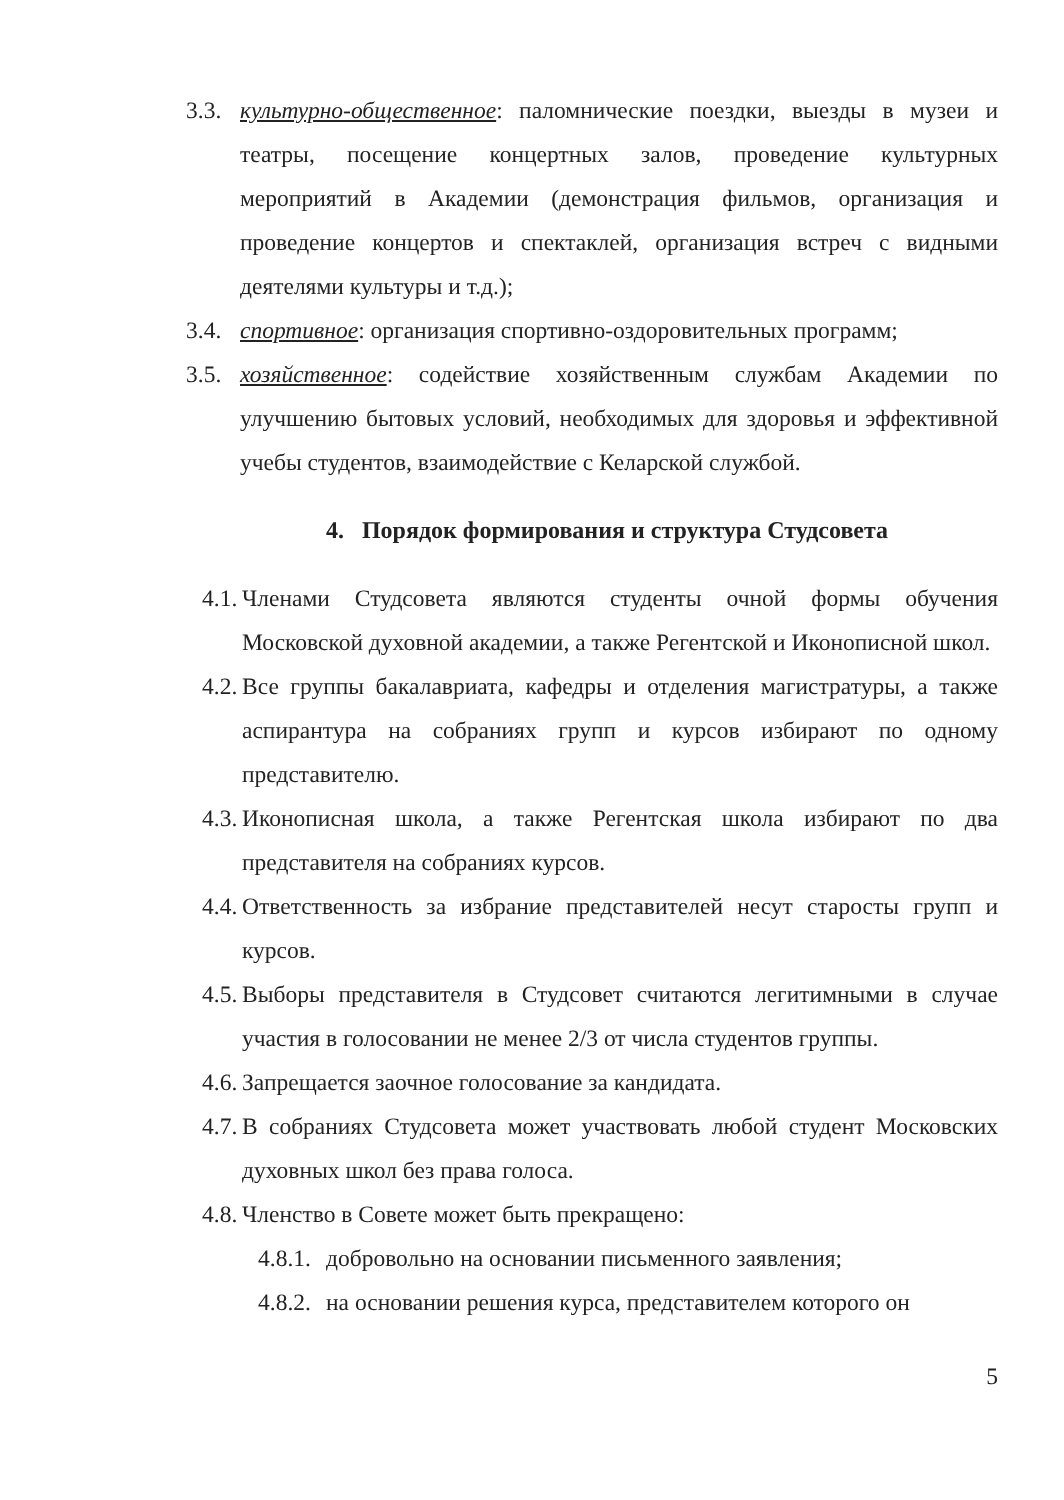3.3. культурно-общественное: паломнические поездки, выезды в музеи и театры, посещение концертных залов, проведение культурных мероприятий в Академии (демонстрация фильмов, организация и проведение концертов и спектаклей, организация встреч с видными деятелями культуры и т.д.);
3.4. спортивное: организация спортивно-оздоровительных программ;
3.5. хозяйственное: содействие хозяйственным службам Академии по улучшению бытовых условий, необходимых для здоровья и эффективной учебы студентов, взаимодействие с Келарской службой.
4. Порядок формирования и структура Студсовета
4.1. Членами Студсовета являются студенты очной формы обучения Московской духовной академии, а также Регентской и Иконописной школ.
4.2. Все группы бакалавриата, кафедры и отделения магистратуры, а также аспирантура на собраниях групп и курсов избирают по одному представителю.
4.3. Иконописная школа, а также Регентская школа избирают по два представителя на собраниях курсов.
4.4. Ответственность за избрание представителей несут старосты групп и курсов.
4.5. Выборы представителя в Студсовет считаются легитимными в случае участия в голосовании не менее 2/3 от числа студентов группы.
4.6. Запрещается заочное голосование за кандидата.
4.7. В собраниях Студсовета может участвовать любой студент Московских духовных школ без права голоса.
4.8. Членство в Совете может быть прекращено:
4.8.1. добровольно на основании письменного заявления;
4.8.2. на основании решения курса, представителем которого он
5